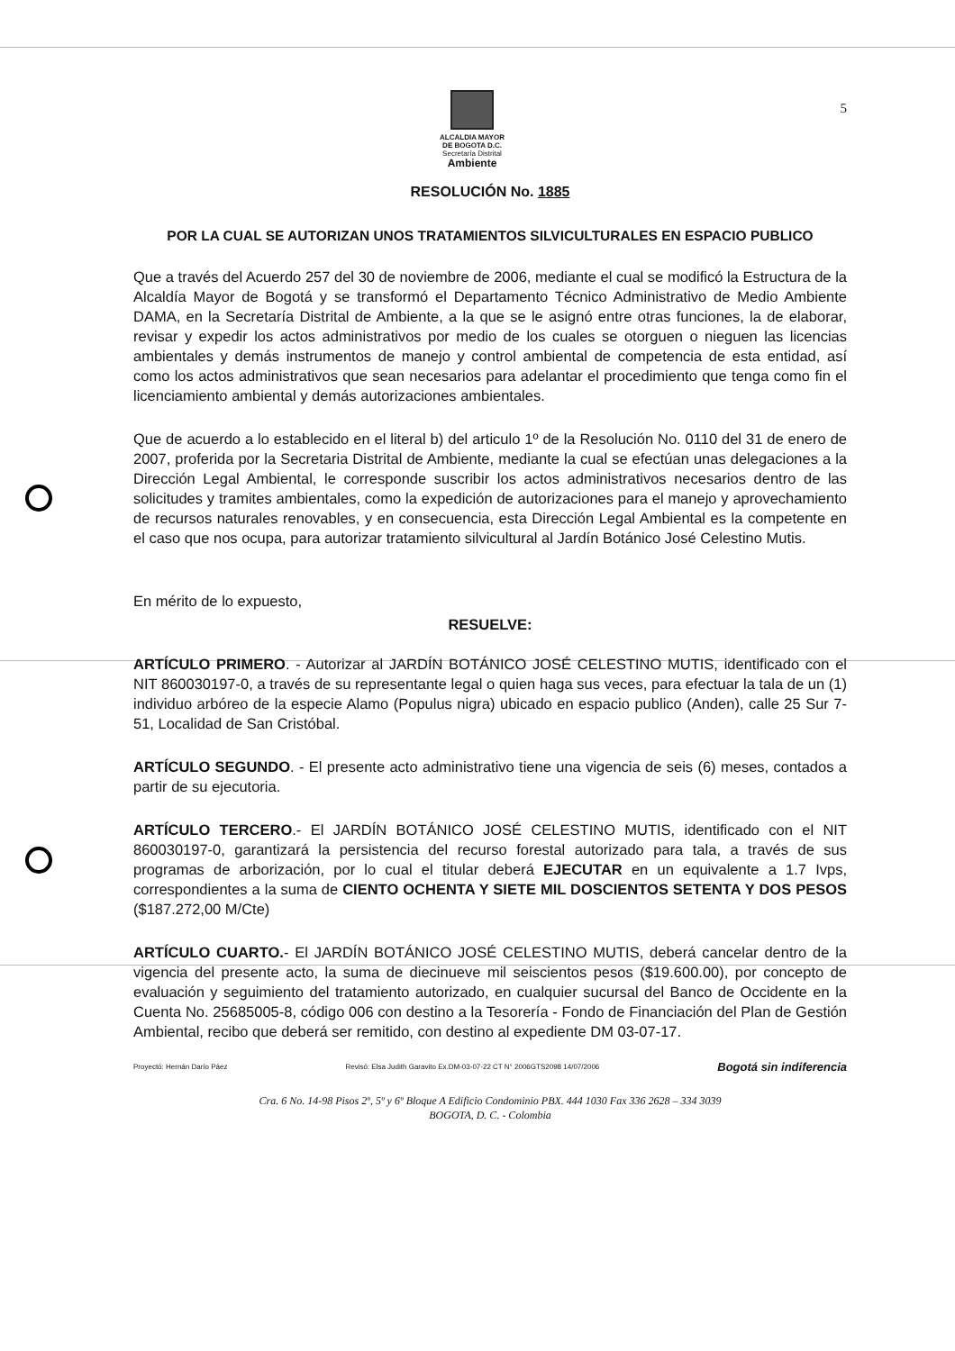5
ALCALDIA MAYOR
DE BOGOTA D.C.
Secretaría Distrital
Ambiente
RESOLUCIÓN No. 1885
POR LA CUAL SE AUTORIZAN UNOS TRATAMIENTOS SILVICULTURALES EN ESPACIO PUBLICO
Que a través del Acuerdo 257 del 30 de noviembre de 2006, mediante el cual se modificó la Estructura de la Alcaldía Mayor de Bogotá y se transformó el Departamento Técnico Administrativo de Medio Ambiente DAMA, en la Secretaría Distrital de Ambiente, a la que se le asignó entre otras funciones, la de elaborar, revisar y expedir los actos administrativos por medio de los cuales se otorguen o nieguen las licencias ambientales y demás instrumentos de manejo y control ambiental de competencia de esta entidad, así como los actos administrativos que sean necesarios para adelantar el procedimiento que tenga como fin el licenciamiento ambiental y demás autorizaciones ambientales.
Que de acuerdo a lo establecido en el literal b) del articulo 1º de la Resolución No. 0110 del 31 de enero de 2007, proferida por la Secretaria Distrital de Ambiente, mediante la cual se efectúan unas delegaciones a la Dirección Legal Ambiental, le corresponde suscribir los actos administrativos necesarios dentro de las solicitudes y tramites ambientales, como la expedición de autorizaciones para el manejo y aprovechamiento de recursos naturales renovables, y en consecuencia, esta Dirección Legal Ambiental es la competente en el caso que nos ocupa, para autorizar tratamiento silvicultural al Jardín Botánico José Celestino Mutis.
En mérito de lo expuesto,
RESUELVE:
ARTÍCULO PRIMERO. - Autorizar al JARDÍN BOTÁNICO JOSÉ CELESTINO MUTIS, identificado con el NIT 860030197-0, a través de su representante legal o quien haga sus veces, para efectuar la tala de un (1) individuo arbóreo de la especie Alamo (Populus nigra) ubicado en espacio publico (Anden), calle 25 Sur 7-51, Localidad de San Cristóbal.
ARTÍCULO SEGUNDO. - El presente acto administrativo tiene una vigencia de seis (6) meses, contados a partir de su ejecutoria.
ARTÍCULO TERCERO.- El JARDÍN BOTÁNICO JOSÉ CELESTINO MUTIS, identificado con el NIT 860030197-0, garantizará la persistencia del recurso forestal autorizado para tala, a través de sus programas de arborización, por lo cual el titular deberá EJECUTAR en un equivalente a 1.7 Ivps, correspondientes a la suma de CIENTO OCHENTA Y SIETE MIL DOSCIENTOS SETENTA Y DOS PESOS ($187.272,00 M/Cte)
ARTÍCULO CUARTO.- El JARDÍN BOTÁNICO JOSÉ CELESTINO MUTIS, deberá cancelar dentro de la vigencia del presente acto, la suma de diecinueve mil seiscientos pesos ($19.600.00), por concepto de evaluación y seguimiento del tratamiento autorizado, en cualquier sucursal del Banco de Occidente en la Cuenta No. 25685005-8, código 006 con destino a la Tesorería - Fondo de Financiación del Plan de Gestión Ambiental, recibo que deberá ser remitido, con destino al expediente DM 03-07-17.
Proyectó: Hernán Darío Páez Revisó: Elsa Judith Garavito Ex.DM-03-07-22 CT N° 2006GTS2098 14/07/2006 Bogotá sin indiferencia
Cra. 6 No. 14-98 Pisos 2º, 5º y 6º Bloque A Edificio Condominio PBX. 444 1030 Fax 336 2628 – 334 3039
BOGOTA, D. C. - Colombia